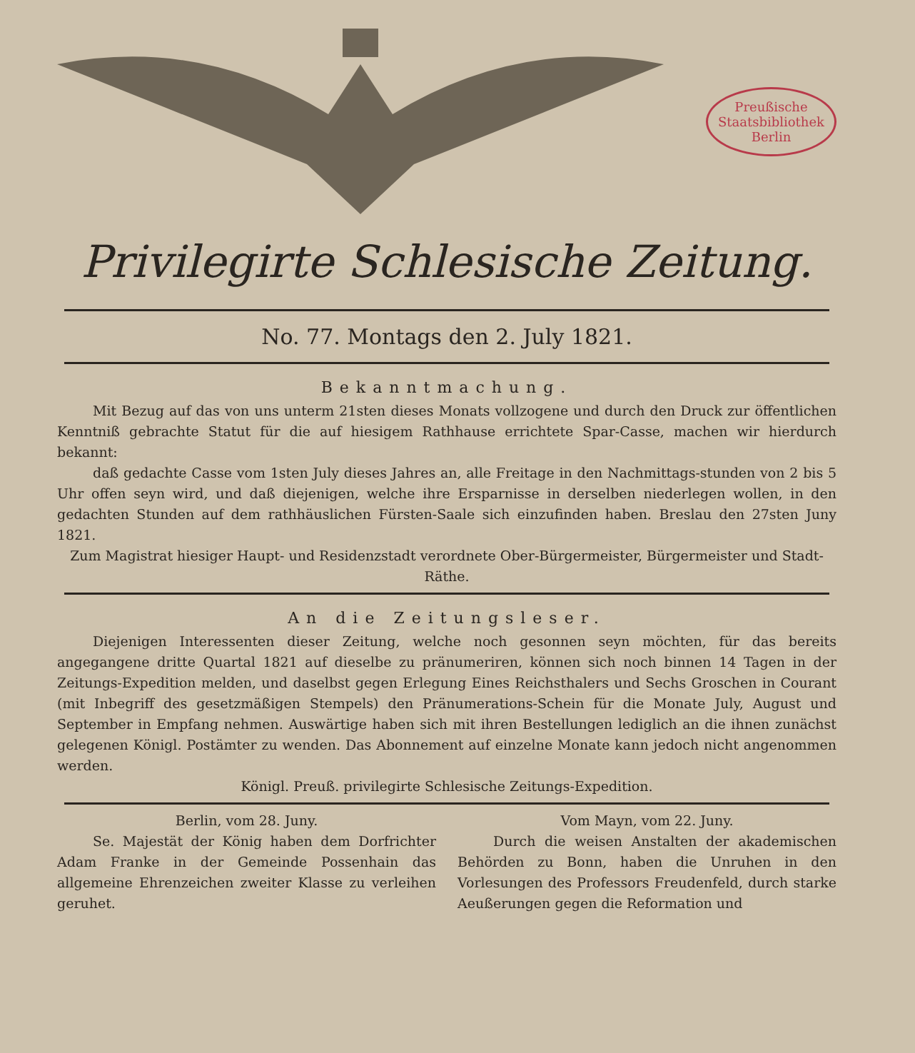Preußische
Staatsbibliothek
Berlin
Privilegirte Schlesische Zeitung.
No. 77. Montags den 2. July 1821.
Bekanntmachung.
Mit Bezug auf das von uns unterm 21sten dieses Monats vollzogene und durch den Druck zur öffentlichen Kenntniß gebrachte Statut für die auf hiesigem Rathhause errichtete Spar-Casse, machen wir hierdurch bekannt:
daß gedachte Casse vom 1sten July dieses Jahres an, alle Freitage in den Nachmittags-stunden von 2 bis 5 Uhr offen seyn wird, und daß diejenigen, welche ihre Ersparnisse in derselben niederlegen wollen, in den gedachten Stunden auf dem rathhäuslichen Fürsten-Saale sich einzufinden haben. Breslau den 27sten Juny 1821.
Zum Magistrat hiesiger Haupt- und Residenzstadt verordnete Ober-Bürgermeister, Bürgermeister und Stadt-Räthe.
An die Zeitungsleser.
Diejenigen Interessenten dieser Zeitung, welche noch gesonnen seyn möchten, für das bereits angegangene dritte Quartal 1821 auf dieselbe zu pränumeriren, können sich noch binnen 14 Tagen in der Zeitungs-Expedition melden, und daselbst gegen Erlegung Eines Reichsthalers und Sechs Groschen in Courant (mit Inbegriff des gesetzmäßigen Stempels) den Pränumerations-Schein für die Monate July, August und September in Empfang nehmen. Auswärtige haben sich mit ihren Bestellungen lediglich an die ihnen zunächst gelegenen Königl. Postämter zu wenden. Das Abonnement auf einzelne Monate kann jedoch nicht angenommen werden.
Königl. Preuß. privilegirte Schlesische Zeitungs-Expedition.
Berlin, vom 28. Juny.
Se. Majestät der König haben dem Dorfrichter Adam Franke in der Gemeinde Possenhain das allgemeine Ehrenzeichen zweiter Klasse zu verleihen geruhet.
Vom Mayn, vom 22. Juny.
Durch die weisen Anstalten der akademischen Behörden zu Bonn, haben die Unruhen in den Vorlesungen des Professors Freudenfeld, durch starke Aeußerungen gegen die Reformation und